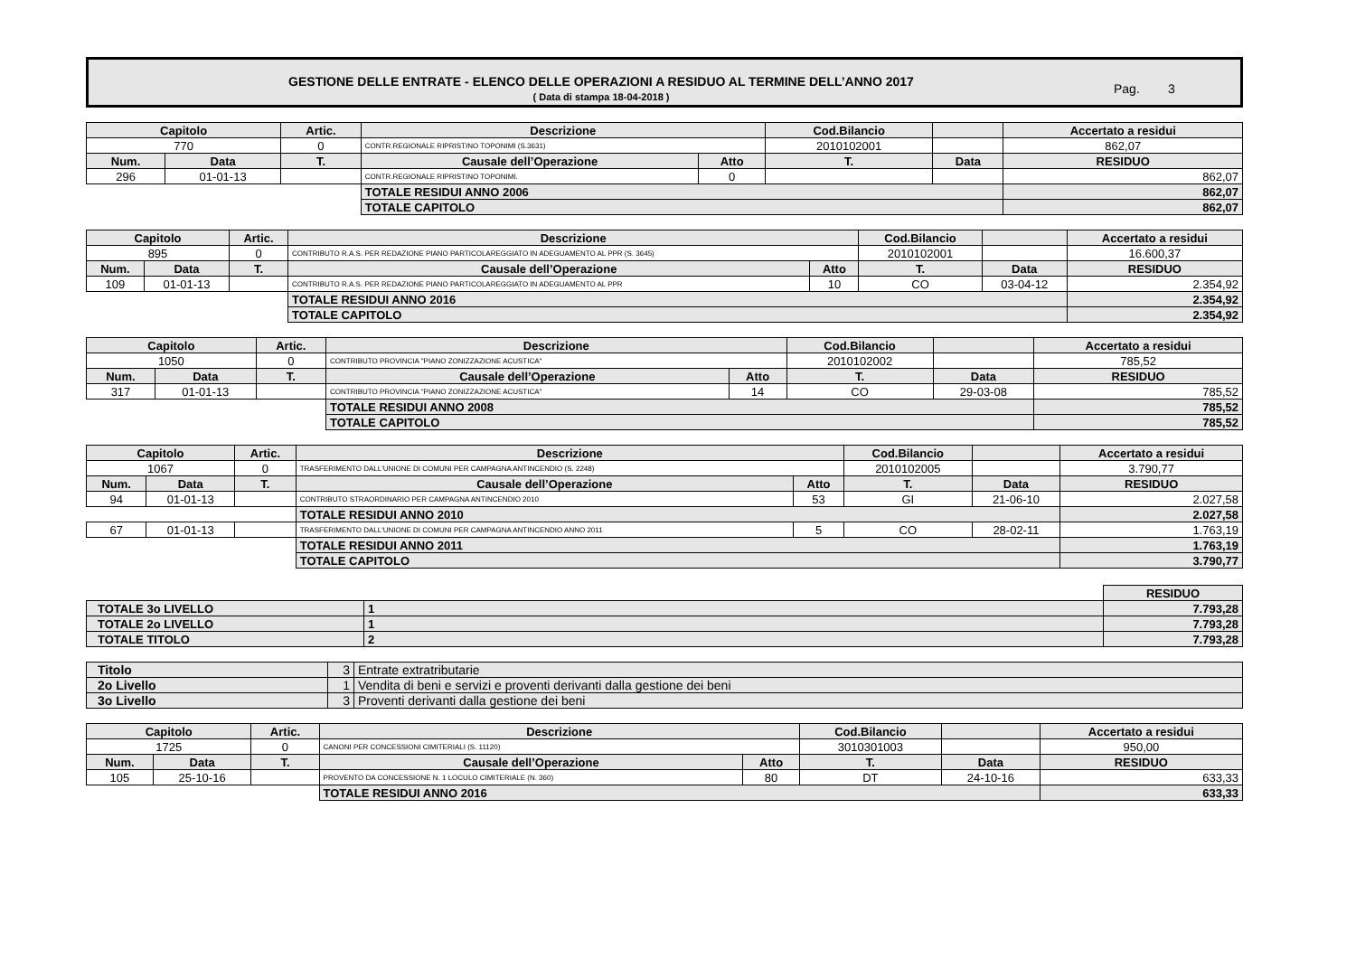GESTIONE DELLE ENTRATE - ELENCO DELLE OPERAZIONI A RESIDUO AL TERMINE DELL’ANNO 2017
( Data di stampa 18-04-2018 )
Pag. 3
| Capitolo | | Artic. | Descrizione | | Cod.Bilancio | | | Accertato a residui |
| --- | --- | --- | --- | --- | --- | --- | --- | --- |
| 770 | | 0 | CONTR.REGIONALE RIPRISTINO TOPONIMI (S.3631) | | 2010102001 | | | 862,07 |
| Num. | Data | T. | Causale dell’Operazione | Atto | T. | Data | | RESIDUO |
| 296 | 01-01-13 | | CONTR.REGIONALE RIPRISTINO TOPONIMI. | 0 | | | | 862,07 |
| | | | TOTALE RESIDUI ANNO 2006 | | | | | 862,07 |
| | | | TOTALE CAPITOLO | | | | | 862,07 |
| Capitolo | | Artic. | Descrizione | | Cod.Bilancio | | | Accertato a residui |
| --- | --- | --- | --- | --- | --- | --- | --- | --- |
| 895 | | 0 | CONTRIBUTO R.A.S. PER REDAZIONE PIANO PARTICOLAREGGIATO IN ADEGUAMENTO AL PPR (S. 3645) | | 2010102001 | | | 16.600,37 |
| Num. | Data | T. | Causale dell’Operazione | Atto | T. | Data | | RESIDUO |
| 109 | 01-01-13 | | CONTRIBUTO R.A.S. PER REDAZIONE PIANO PARTICOLAREGGIATO IN ADEGUAMENTO AL PPR | 10 | CO | 03-04-12 | | 2.354,92 |
| | | | TOTALE RESIDUI ANNO 2016 | | | | | 2.354,92 |
| | | | TOTALE CAPITOLO | | | | | 2.354,92 |
| Capitolo | | Artic. | Descrizione | | Cod.Bilancio | | | Accertato a residui |
| --- | --- | --- | --- | --- | --- | --- | --- | --- |
| 1050 | | 0 | CONTRIBUTO PROVINCIA "PIANO ZONIZZAZIONE ACUSTICA" | | 2010102002 | | | 785,52 |
| Num. | Data | T. | Causale dell’Operazione | Atto | T. | Data | | RESIDUO |
| 317 | 01-01-13 | | CONTRIBUTO PROVINCIA "PIANO ZONIZZAZIONE ACUSTICA" | 14 | CO | 29-03-08 | | 785,52 |
| | | | TOTALE RESIDUI ANNO 2008 | | | | | 785,52 |
| | | | TOTALE CAPITOLO | | | | | 785,52 |
| Capitolo | | Artic. | Descrizione | | Cod.Bilancio | | | Accertato a residui |
| --- | --- | --- | --- | --- | --- | --- | --- | --- |
| 1067 | | 0 | TRASFERIMENTO DALL'UNIONE DI COMUNI PER CAMPAGNA ANTINCENDIO (S. 2248) | | 2010102005 | | | 3.790,77 |
| Num. | Data | T. | Causale dell’Operazione | Atto | T. | Data | | RESIDUO |
| 94 | 01-01-13 | | CONTRIBUTO STRAORDINARIO PER CAMPAGNA ANTINCENDIO 2010 | 53 | GI | 21-06-10 | | 2.027,58 |
| | | | TOTALE RESIDUI ANNO 2010 | | | | | 2.027,58 |
| 67 | 01-01-13 | | TRASFERIMENTO DALL'UNIONE DI COMUNI PER CAMPAGNA ANTINCENDIO ANNO 2011 | 5 | CO | 28-02-11 | | 1.763,19 |
| | | | TOTALE RESIDUI ANNO 2011 | | | | | 1.763,19 |
| | | | TOTALE CAPITOLO | | | | | 3.790,77 |
| | | RESIDUO |
| TOTALE 3o LIVELLO | 1 | 7.793,28 |
| TOTALE 2o LIVELLO | 1 | 7.793,28 |
| TOTALE TITOLO | 2 | 7.793,28 |
| Titolo | 3 | Entrate extratributarie |
| 2o Livello | 1 | Vendita di beni e servizi e proventi derivanti dalla gestione dei beni |
| 3o Livello | 3 | Proventi derivanti dalla gestione dei beni |
| Capitolo | | Artic. | Descrizione | | Cod.Bilancio | | | Accertato a residui |
| --- | --- | --- | --- | --- | --- | --- | --- | --- |
| 1725 | | 0 | CANONI PER CONCESSIONI CIMITERIALI (S. 11120) | | 3010301003 | | | 950,00 |
| Num. | Data | T. | Causale dell’Operazione | Atto | T. | Data | | RESIDUO |
| 105 | 25-10-16 | | PROVENTO DA CONCESSIONE N. 1 LOCULO CIMITERIALE (N. 360) | 80 | DT | 24-10-16 | | 633,33 |
| | | | TOTALE RESIDUI ANNO 2016 | | | | | 633,33 |